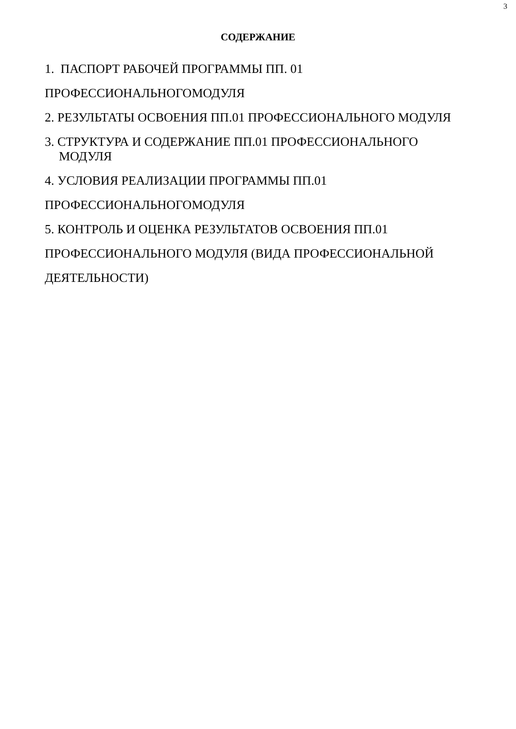3
СОДЕРЖАНИЕ
1. ПАСПОРТ РАБОЧЕЙ ПРОГРАММЫ ПП. 01
ПРОФЕССИОНАЛЬНОГОМОДУЛЯ
2. РЕЗУЛЬТАТЫ ОСВОЕНИЯ ПП.01 ПРОФЕССИОНАЛЬНОГО МОДУЛЯ
3. СТРУКТУРА И СОДЕРЖАНИЕ ПП.01 ПРОФЕССИОНАЛЬНОГО
МОДУЛЯ
4. УСЛОВИЯ РЕАЛИЗАЦИИ ПРОГРАММЫ ПП.01
ПРОФЕССИОНАЛЬНОГОМОДУЛЯ
5. КОНТРОЛЬ И ОЦЕНКА РЕЗУЛЬТАТОВ ОСВОЕНИЯ ПП.01
ПРОФЕССИОНАЛЬНОГО МОДУЛЯ (ВИДА ПРОФЕССИОНАЛЬНОЙ
ДЕЯТЕЛЬНОСТИ)